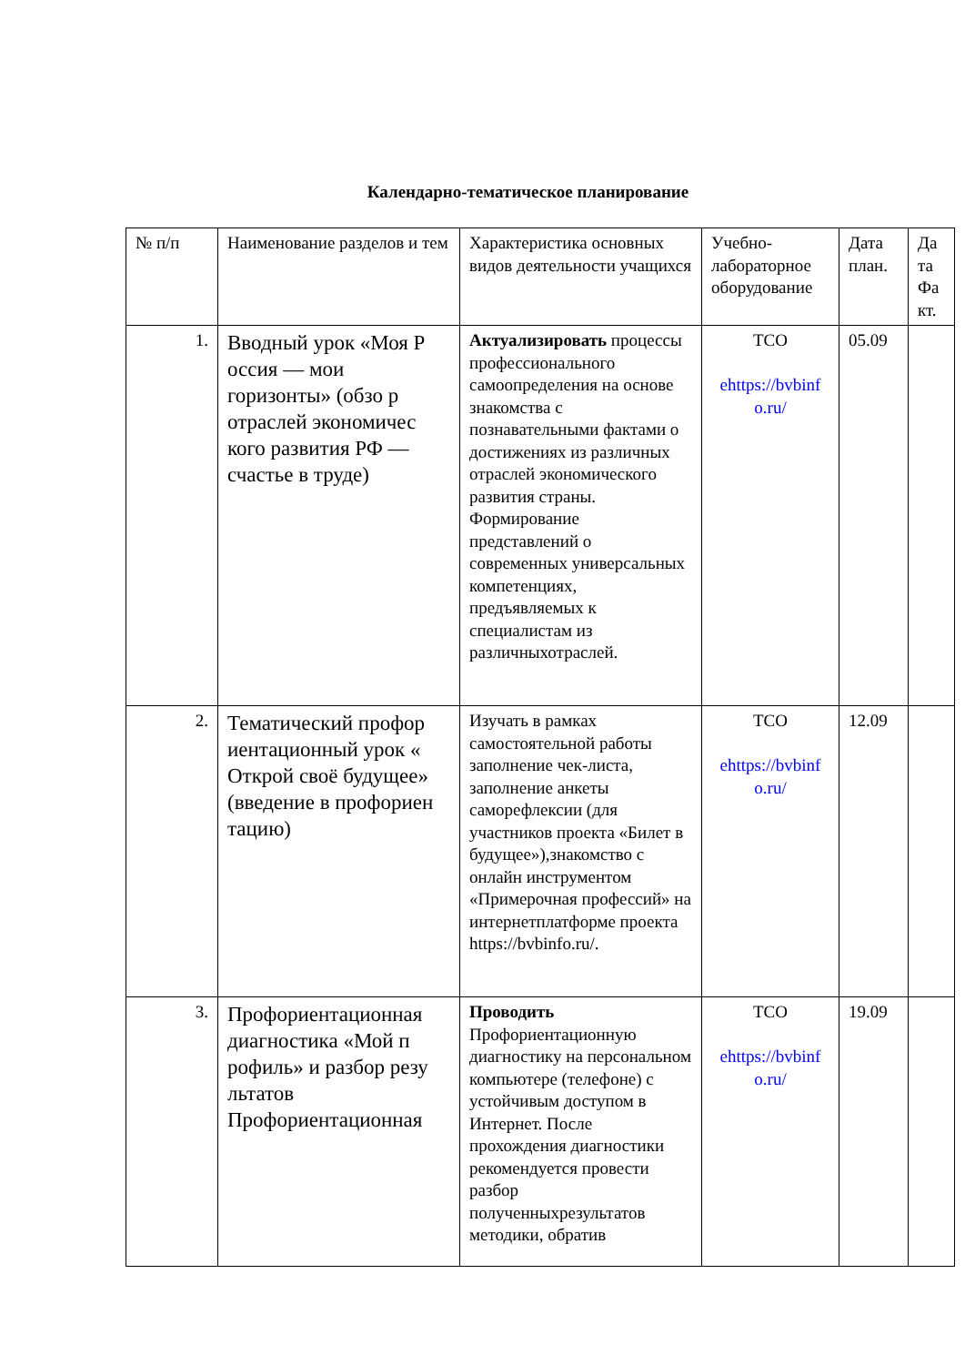Календарно-тематическое планирование
| № п/п | Наименование разделов и тем | Характеристика основных видов деятельности учащихся | Учебно-лабораторное оборудование | Дата план. | Да та Фа кт. |
| --- | --- | --- | --- | --- | --- |
| 1. | Вводный урок «Моя Р оссия — мои горизонты» (обзо р отраслей экономичес кого развития РФ — счастье в труде) | Актуализировать процессы профессионального самоопределения на основе знакомства с познавательными фактами о достижениях из различных отраслей экономического развития страны. Формирование представлений о современных универсальных компетенциях, предъявляемых к специалистам из различныхотраслей. | ТСО ehttps://bvbinf o.ru/ | 05.09 | |
| 2. | Тематический профор иентационный урок « Открой своё будущее» (введение в профориен тацию) | Изучать в рамках самостоятельной работы заполнение чек-листа, заполнение анкеты саморефлексии (для участников проекта «Билет в будущее»),знакомство с онлайн инструментом «Примерочная профессий» на интернетплатформе проекта https://bvbinfo.ru/. | ТСО ehttps://bvbinf o.ru/ | 12.09 | |
| 3. | Профориентационная диагностика «Мой п рофиль» и разбор резу льтатов Профориентационная | Проводить Профориентационную диагностику на персональном компьютере (телефоне) с устойчивым доступом в Интернет. После прохождения диагностики рекомендуется провести разбор полученныхрезультатов методики, обратив | ТСО ehttps://bvbinf o.ru/ | 19.09 | |